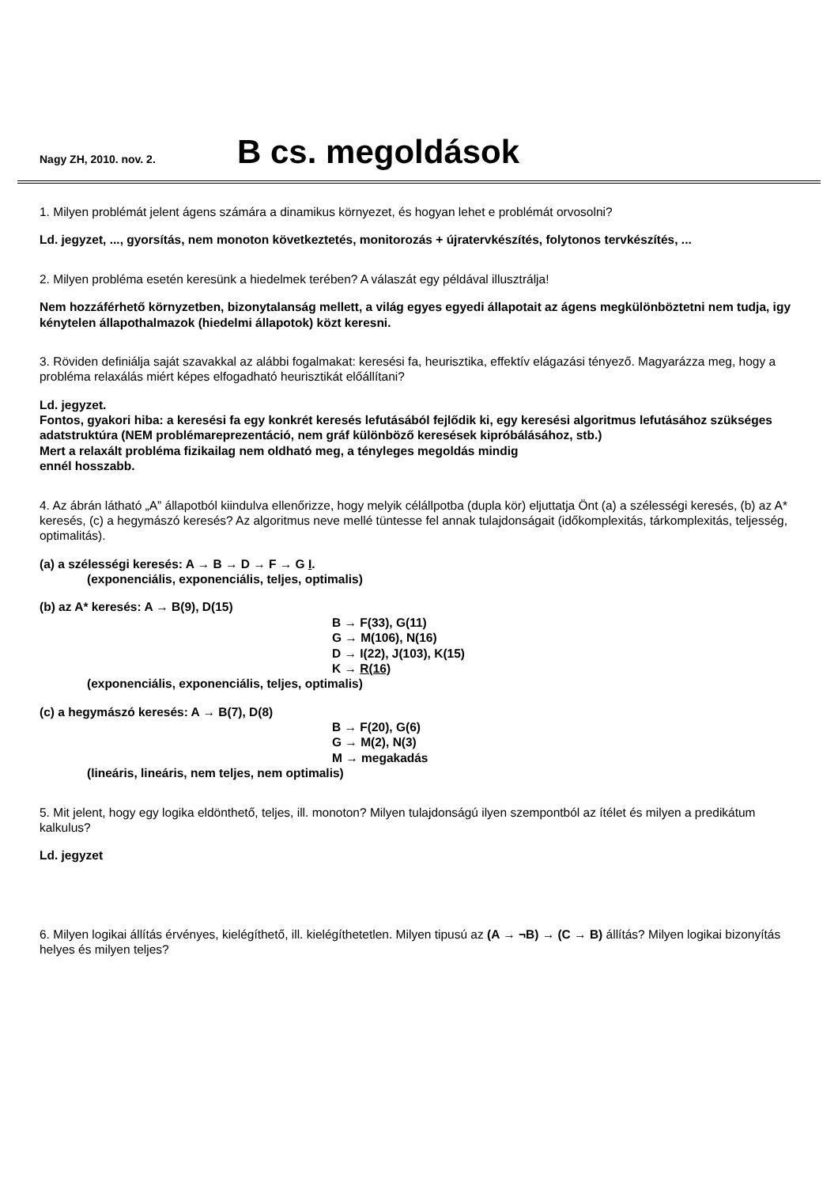Nagy ZH, 2010. nov. 2. B cs. megoldások
1. Milyen problémát jelent ágens számára a dinamikus környezet, és hogyan lehet e problémát orvosolni?
Ld. jegyzet, ..., gyorsítás, nem monoton következtetés, monitorozás + újratervkészítés, folytonos tervkészítés, ...
2. Milyen probléma esetén keresünk a hiedelmek terében? A válaszát egy példával illusztrálja!
Nem hozzáférhető környzetben, bizonytalanság mellett, a világ egyes egyedi állapotait az ágens megkülönböztetni nem tudja, igy kénytelen állapothalmazok (hiedelmi állapotok) közt keresni.
3. Röviden definiálja saját szavakkal az alábbi fogalmakat: keresési fa, heurisztika, effektív elágazási tényező. Magyarázza meg, hogy a probléma relaxálás miért képes elfogadható heurisztikát előállítani?
Ld. jegyzet.
Fontos, gyakori hiba: a keresési fa egy konkrét keresés lefutásából fejlődik ki, egy keresési algoritmus lefutásához szükséges adatstruktúra (NEM problémareprezentáció, nem gráf különböző keresések kipróbálásához, stb.)
Mert a relaxált probléma fizikailag nem oldható meg, a tényleges megoldás mindig
ennél hosszabb.
4. Az ábrán látható „A” állapotból kiindulva ellenőrizze, hogy melyik célállpotba (dupla kör) eljuttatja Önt (a) a szélességi keresés, (b) az A* keresés, (c) a hegymászó keresés? Az algoritmus neve mellé tüntesse fel annak tulajdonságait (időkomplexitás, tárkomplexitás, teljesség, optimalitás).
(a) a szélességi keresés: A → B → D → F → G I.
(exponenciális, exponenciális, teljes, optimalis)
(b) az A* keresés: A → B(9), D(15)
B → F(33), G(11)
G → M(106), N(16)
D → I(22), J(103), K(15)
K → R(16)
(exponenciális, exponenciális, teljes, optimalis)
(c) a hegymászó keresés: A → B(7), D(8)
B → F(20), G(6)
G → M(2), N(3)
M → megakadás
(lineáris, lineáris, nem teljes, nem optimalis)
5. Mit jelent, hogy egy logika eldönthető, teljes, ill. monoton? Milyen tulajdonságú ilyen szempontból az ítélet és milyen a predikátum kalkulus?
Ld. jegyzet
6. Milyen logikai állítás érvényes, kielégíthető, ill. kielégíthetetlen. Milyen tipusú az (A → ¬B) → (C → B) állítás? Milyen logikai bizonyítás helyes és milyen teljes?